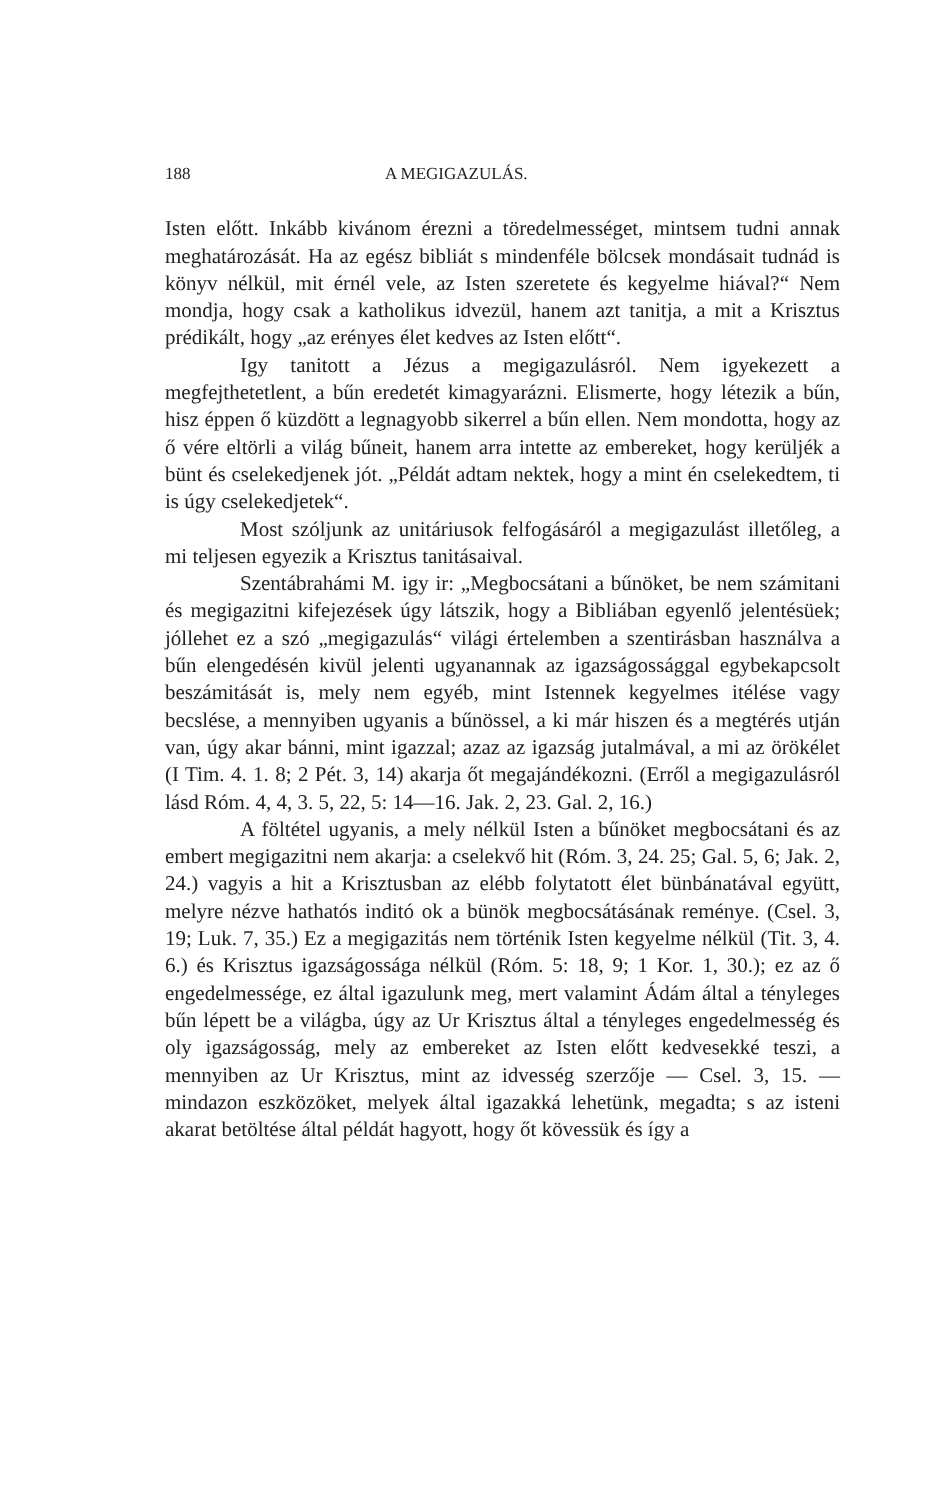188 A MEGIGAZULÁS.
Isten előtt. Inkább kivánom érezni a töredelmességet, mintsem tudni annak meghatározását. Ha az egész bibliát s mindenféle bölcsek mondásait tudnád is könyv nélkül, mit érnél vele, az Isten szeretete és kegyelme hiával?“ Nem mondja, hogy csak a katholikus idvezül, hanem azt tanitja, a mit a Krisztus prédikált, hogy „az erényes élet kedves az Isten előtt“.
Igy tanitott a Jézus a megigazulásról. Nem igyekezett a megfejthetetlent, a bűn eredetét kimagyarázni. Elismerte, hogy létezik a bűn, hisz éppen ő küzdött a legnagyobb sikerrel a bűn ellen. Nem mondotta, hogy az ő vére eltörli a világ bűneit, hanem arra intette az embereket, hogy kerüljék a bünt és cselekedjenek jót. „Példát adtam nektek, hogy a mint én cselekedtem, ti is úgy cselekedjetek“.
Most szóljunk az unitáriusok felfogásáról a megigazulást illetőleg, a mi teljesen egyezik a Krisztus tanitásaival.
Szentábrahámi M. igy ir: „Megbocsátani a bűnöket, be nem számitani és megigazitni kifejezések úgy látszik, hogy a Bibliában egyenlő jelentésüek; jóllehet ez a szó „megigazulás“ világi értelemben a szentirásban használva a bűn elengedésén kivül jelenti ugyanannak az igazságossággal egybekapcsolt beszámitását is, mely nem egyéb, mint Istennek kegyelmes itélése vagy becslése, a mennyiben ugyanis a bűnössel, a ki már hiszen és a megtérés utján van, úgy akar bánni, mint igazzal; azaz az igazság jutalmával, a mi az örökélet (I Tim. 4. 1. 8; 2 Pét. 3, 14) akarja őt megajándékozni. (Erről a megigazulásról lásd Róm. 4, 4, 3. 5, 22, 5: 14—16. Jak. 2, 23. Gal. 2, 16.)
A föltétel ugyanis, a mely nélkül Isten a bűnöket megbocsátani és az embert megigazitni nem akarja: a cselekvő hit (Róm. 3, 24. 25; Gal. 5, 6; Jak. 2, 24.) vagyis a hit a Krisztusban az elébb folytatott élet bünbánatával együtt, melyre nézve hathatós inditó ok a bünök megbocsátásának reménye. (Csel. 3, 19; Luk. 7, 35.) Ez a megigazitás nem történik Isten kegyelme nélkül (Tit. 3, 4. 6.) és Krisztus igazságossága nélkül (Róm. 5: 18, 9; 1 Kor. 1, 30.); ez az ő engedelmessége, ez által igazulunk meg, mert valamint Ádám által a tényleges bűn lépett be a világba, úgy az Ur Krisztus által a tényleges engedelmesség és oly igazságosság, mely az embereket az Isten előtt kedvesekké teszi, a mennyiben az Ur Krisztus, mint az idvesség szerzője — Csel. 3, 15. — mindazon eszközöket, melyek által igazakká lehetünk, megadta; s az isteni akarat betöltése által példát hagyott, hogy őt kövessük és így a